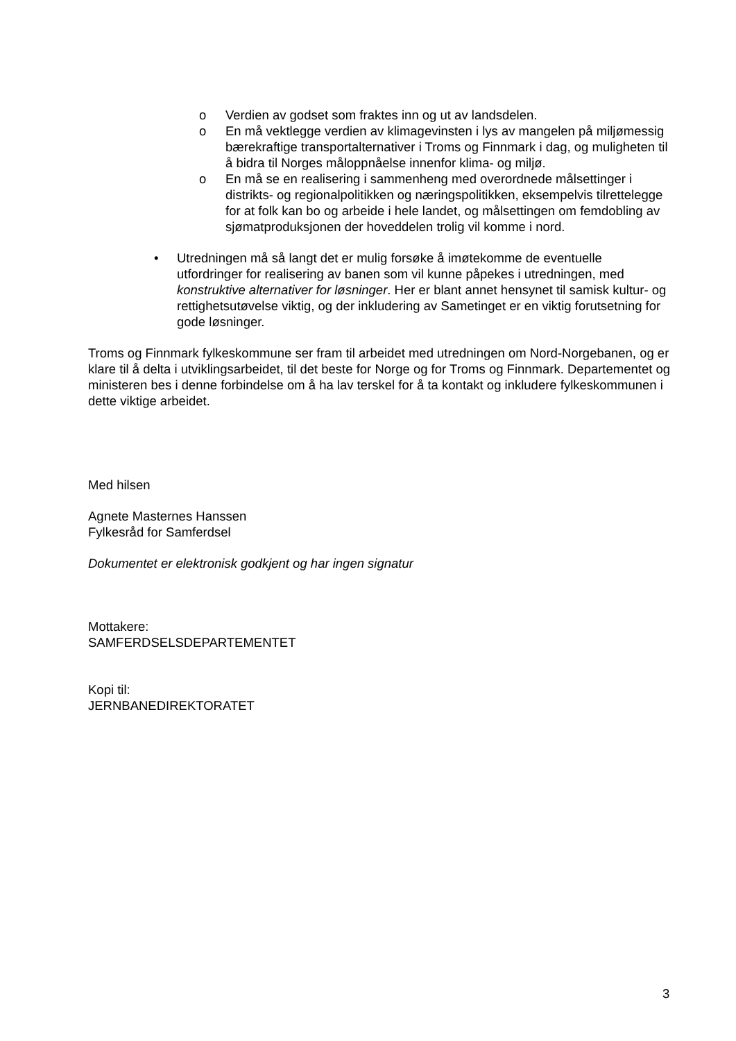o Verdien av godset som fraktes inn og ut av landsdelen.
o En må vektlegge verdien av klimagevinsten i lys av mangelen på miljømessig bærekraftige transportalternativer i Troms og Finnmark i dag, og muligheten til å bidra til Norges måloppnåelse innenfor klima- og miljø.
o En må se en realisering i sammenheng med overordnede målsettinger i distrikts- og regionalpolitikken og næringspolitikken, eksempelvis tilrettelegge for at folk kan bo og arbeide i hele landet, og målsettingen om femdobling av sjømatproduksjonen der hoveddelen trolig vil komme i nord.
• Utredningen må så langt det er mulig forsøke å imøtekomme de eventuelle utfordringer for realisering av banen som vil kunne påpekes i utredningen, med konstruktive alternativer for løsninger. Her er blant annet hensynet til samisk kultur- og rettighetsutøvelse viktig, og der inkludering av Sametinget er en viktig forutsetning for gode løsninger.
Troms og Finnmark fylkeskommune ser fram til arbeidet med utredningen om Nord-Norgebanen, og er klare til å delta i utviklingsarbeidet, til det beste for Norge og for Troms og Finnmark. Departementet og ministeren bes i denne forbindelse om å ha lav terskel for å ta kontakt og inkludere fylkeskommunen i dette viktige arbeidet.
Med hilsen
Agnete Masternes Hanssen
Fylkesråd for Samferdsel
Dokumentet er elektronisk godkjent og har ingen signatur
Mottakere:
SAMFERDSELSDEPARTEMENTET
Kopi til:
JERNBANEDIREKTORATET
3